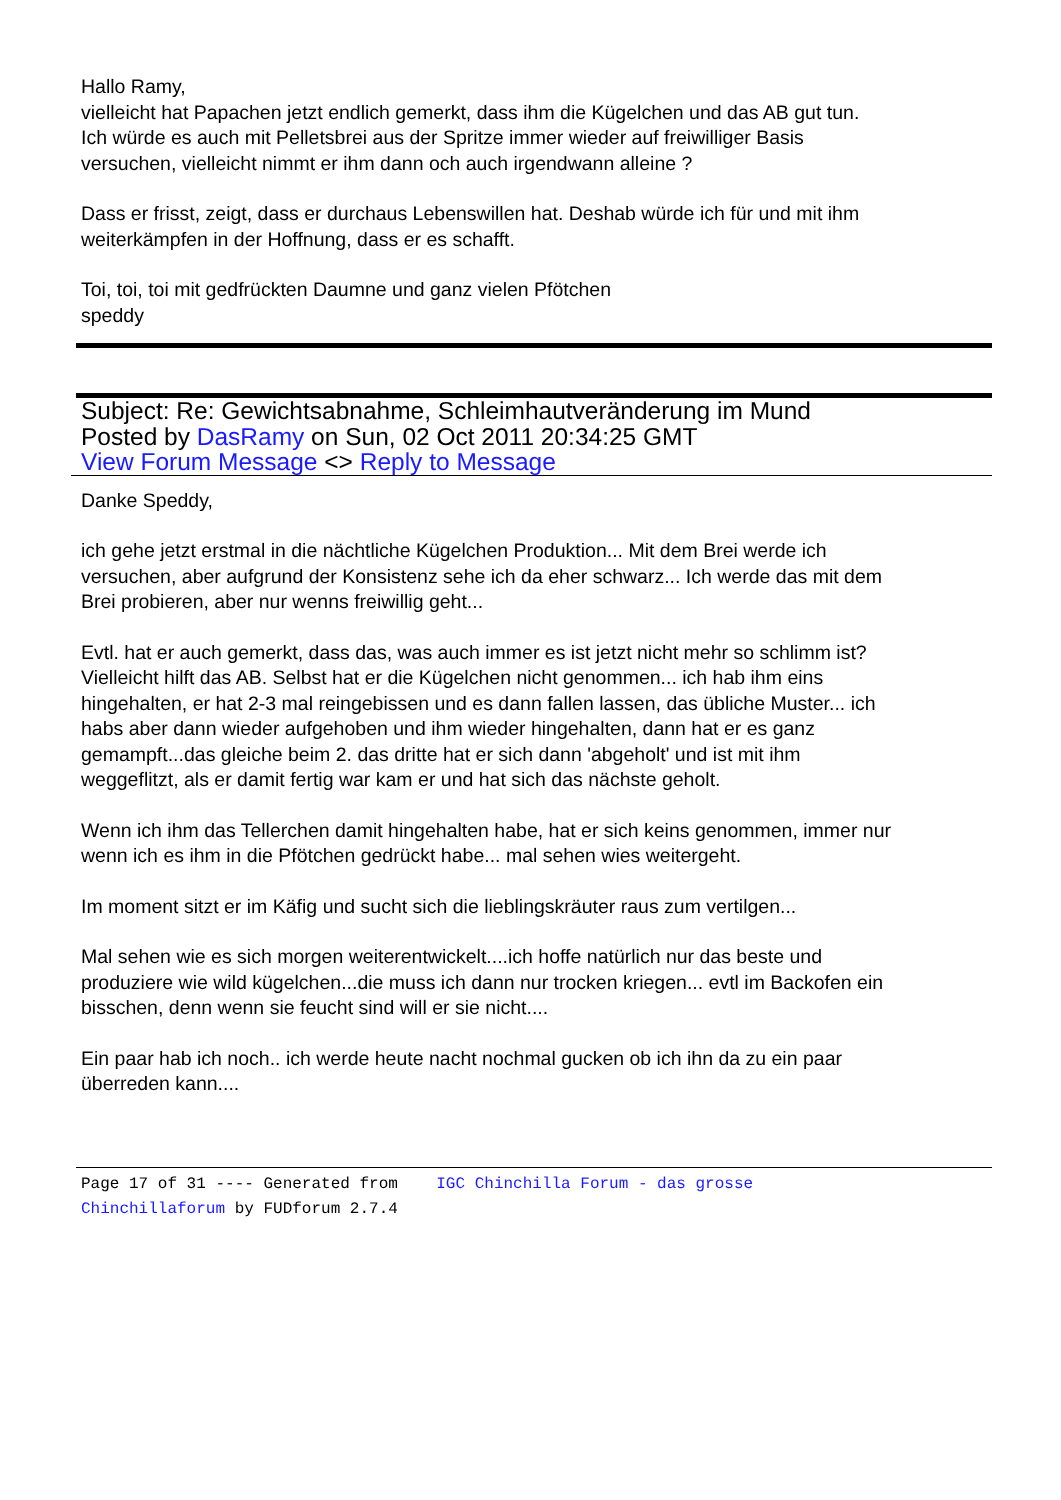Hallo Ramy,
vielleicht hat Papachen jetzt endlich gemerkt, dass ihm die Kügelchen und das AB gut tun.
Ich würde es auch mit Pelletsbrei aus der Spritze immer wieder auf freiwilliger Basis
versuchen, vielleicht nimmt er ihm dann och auch irgendwann alleine ?
Dass er frisst, zeigt, dass er durchaus Lebenswillen hat. Deshab würde ich für und mit ihm
weiterkämpfen in der Hoffnung, dass er es schafft.
Toi, toi, toi mit gedfrückten Daumne und ganz vielen Pfötchen
speddy
Subject: Re: Gewichtsabnahme, Schleimhautveränderung im Mund
Posted by DasRamy on Sun, 02 Oct 2011 20:34:25 GMT
View Forum Message <> Reply to Message
Danke Speddy,
ich gehe jetzt erstmal in die nächtliche Kügelchen Produktion... Mit dem Brei werde ich
versuchen, aber aufgrund der Konsistenz sehe ich da eher schwarz... Ich werde das mit dem
Brei probieren, aber nur wenns freiwillig geht...
Evtl. hat er auch gemerkt, dass das, was auch immer es ist jetzt nicht mehr so schlimm ist?
Vielleicht hilft das AB. Selbst hat er die Kügelchen nicht genommen... ich hab ihm eins
hingehalten, er hat 2-3 mal reingebissen und es dann fallen lassen, das übliche Muster... ich
habs aber dann wieder aufgehoben und ihm wieder hingehalten, dann hat er es ganz
gemampft...das gleiche beim 2. das dritte hat er sich dann 'abgeholt' und ist mit ihm
weggeflitzt, als er damit fertig war kam er und hat sich das nächste geholt.
Wenn ich ihm das Tellerchen damit hingehalten habe, hat er sich keins genommen, immer nur
wenn ich es ihm in die Pfötchen gedrückt habe... mal sehen wies weitergeht.
Im moment sitzt er im Käfig und sucht sich die lieblingskräuter raus zum vertilgen...
Mal sehen wie es sich morgen weiterentwickelt....ich hoffe natürlich nur das beste und
produziere wie wild kügelchen...die muss ich dann nur trocken kriegen... evtl im Backofen ein
bisschen, denn wenn sie feucht sind will er sie nicht....
Ein paar hab ich noch.. ich werde heute nacht nochmal gucken ob ich ihn da zu ein paar
überreden kann....
Page 17 of 31 ---- Generated from IGC Chinchilla Forum - das grosse
Chinchillaforum by FUDforum 2.7.4